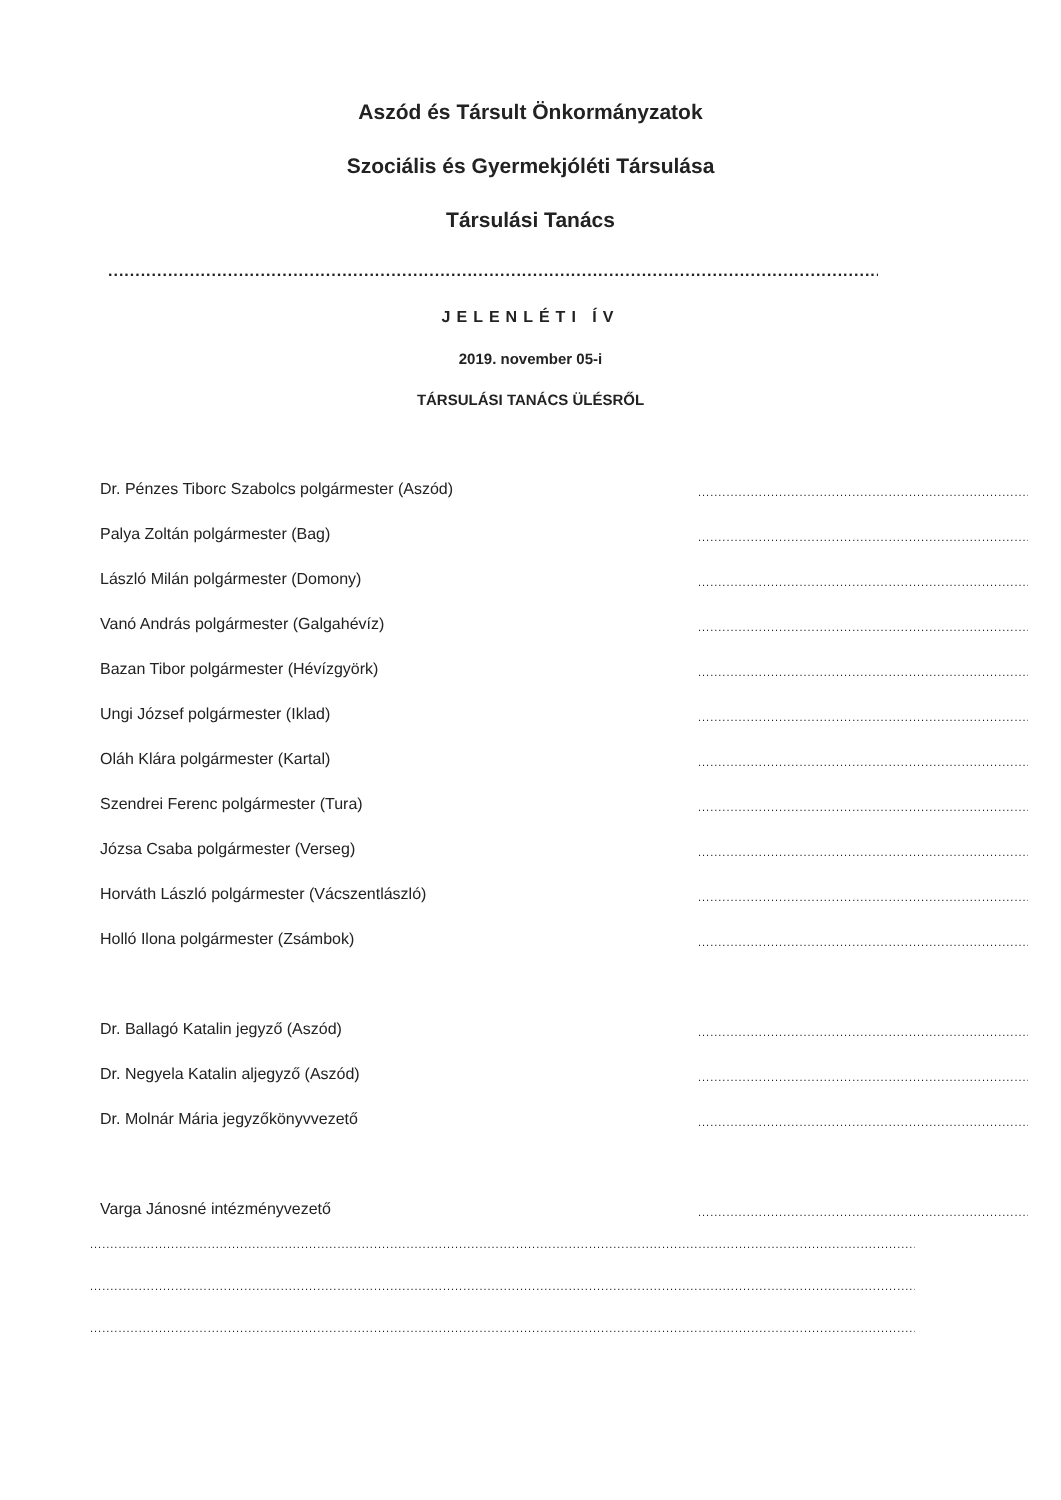Aszód és Társult Önkormányzatok
Szociális és Gyermekjóléti Társulása
Társulási Tanács
........................................................................................................................................................
JELENLÉTI ÍV
2019. november 05-i
TÁRSULÁSI TANÁCS ÜLÉSRŐL
Dr. Pénzes Tiborc Szabolcs polgármester (Aszód)..............................................................................................
Palya Zoltán polgármester (Bag)..............................................................................................
László Milán polgármester (Domony)..............................................................................................
Vanó András polgármester (Galgahévíz)..............................................................................................
Bazan Tibor polgármester (Hévízgyörk)..............................................................................................
Ungi József polgármester (Iklad)..............................................................................................
Oláh Klára polgármester (Kartal)..............................................................................................
Szendrei Ferenc polgármester (Tura)..............................................................................................
Józsa Csaba polgármester (Verseg)..............................................................................................
Horváth László polgármester (Vácszentlászló)..............................................................................................
Holló Ilona polgármester (Zsámbok)..............................................................................................
Dr. Ballagó Katalin jegyző (Aszód)..............................................................................................
Dr. Negyela Katalin aljegyző (Aszód)..............................................................................................
Dr. Molnár Mária jegyzőkönyvvezető..............................................................................................
Varga Jánosné intézményvezető..............................................................................................
..............................................................................................................................................................................................................................
..............................................................................................................................................................................................................................
..............................................................................................................................................................................................................................